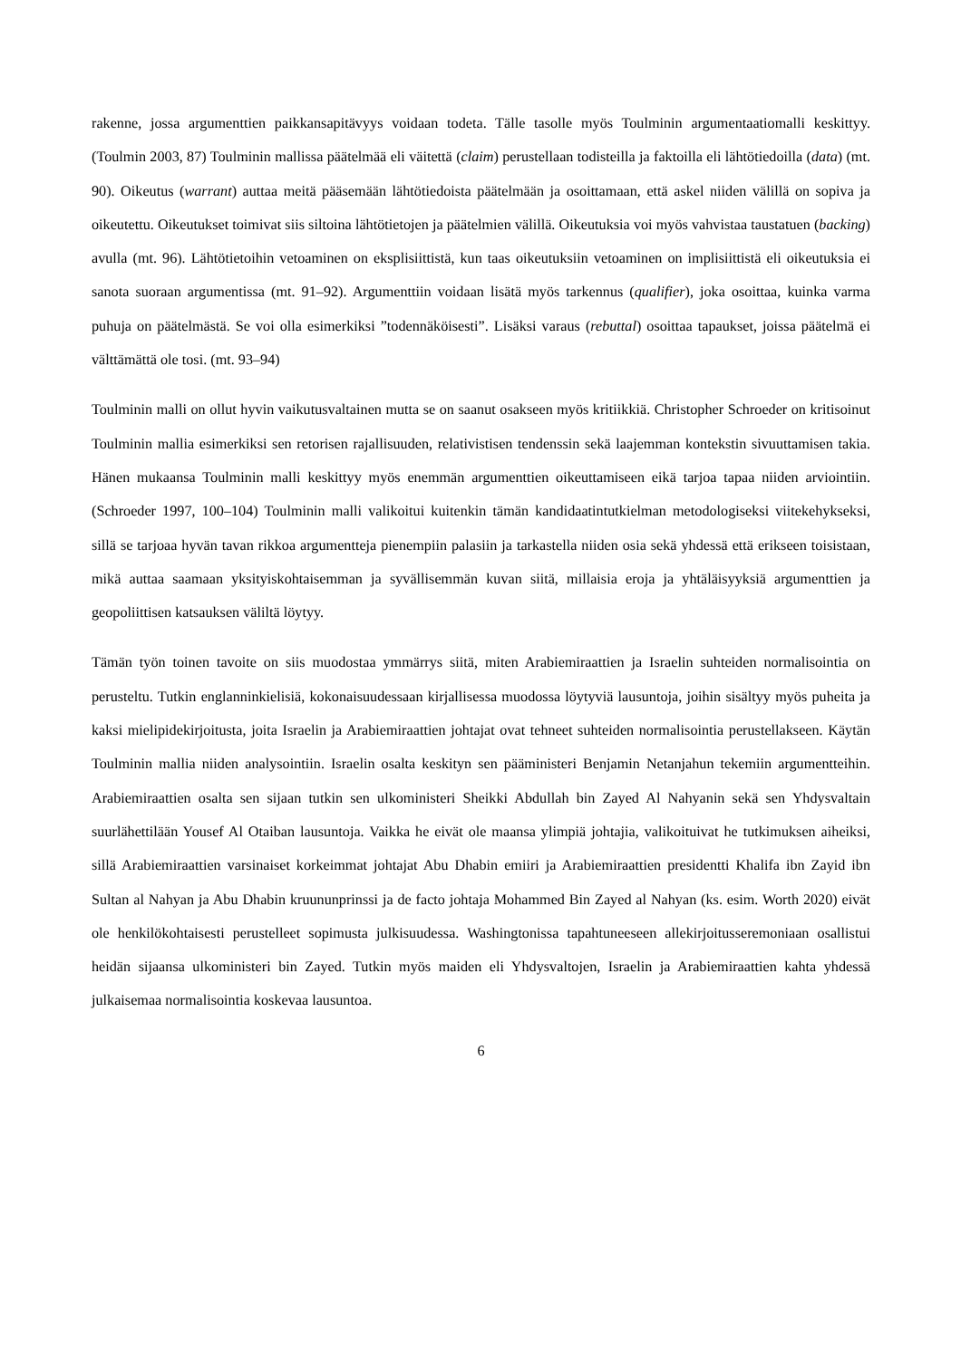rakenne, jossa argumenttien paikkansapitävyys voidaan todeta. Tälle tasolle myös Toulminin argumentaatiomalli keskittyy. (Toulmin 2003, 87) Toulminin mallissa päätelmää eli väitettä (claim) perustellaan todisteilla ja faktoilla eli lähtötiedoilla (data) (mt. 90). Oikeutus (warrant) auttaa meitä pääsemään lähtötiedoista päätelmään ja osoittamaan, että askel niiden välillä on sopiva ja oikeutettu. Oikeutukset toimivat siis siltoina lähtötietojen ja päätelmien välillä. Oikeutuksia voi myös vahvistaa taustatuen (backing) avulla (mt. 96). Lähtötietoihin vetoaminen on eksplisiittistä, kun taas oikeutuksiin vetoaminen on implisiittistä eli oikeutuksia ei sanota suoraan argumentissa (mt. 91–92). Argumenttiin voidaan lisätä myös tarkennus (qualifier), joka osoittaa, kuinka varma puhuja on päätelmästä. Se voi olla esimerkiksi ”todennäköisesti”. Lisäksi varaus (rebuttal) osoittaa tapaukset, joissa päätelmä ei välttämättä ole tosi. (mt. 93–94)
Toulminin malli on ollut hyvin vaikutusvaltainen mutta se on saanut osakseen myös kritiikkiä. Christopher Schroeder on kritisoinut Toulminin mallia esimerkiksi sen retorisen rajallisuuden, relativistisen tendenssin sekä laajemman kontekstin sivuuttamisen takia. Hänen mukaansa Toulminin malli keskittyy myös enemmän argumenttien oikeuttamiseen eikä tarjoa tapaa niiden arviointiin. (Schroeder 1997, 100–104) Toulminin malli valikoitui kuitenkin tämän kandidaatintutkielman metodologiseksi viitekehykseksi, sillä se tarjoaa hyvän tavan rikkoa argumentteja pienempiin palasiin ja tarkastella niiden osia sekä yhdessä että erikseen toisistaan, mikä auttaa saamaan yksityiskohtaisemman ja syvällisemmän kuvan siitä, millaisia eroja ja yhtäläisyyksiä argumenttien ja geopoliittisen katsauksen väliltä löytyy.
Tämän työn toinen tavoite on siis muodostaa ymmärrys siitä, miten Arabiemiraattien ja Israelin suhteiden normalisointia on perusteltu. Tutkin englanninkielisiä, kokonaisuudessaan kirjallisessa muodossa löytyviä lausuntoja, joihin sisältyy myös puheita ja kaksi mielipidekirjoitusta, joita Israelin ja Arabiemiraattien johtajat ovat tehneet suhteiden normalisointia perustellakseen. Käytän Toulminin mallia niiden analysointiin. Israelin osalta keskityn sen pääministeri Benjamin Netanjahun tekemiin argumentteihin. Arabiemiraattien osalta sen sijaan tutkin sen ulkoministeri Sheikki Abdullah bin Zayed Al Nahyanin sekä sen Yhdysvaltain suurlähettilään Yousef Al Otaiban lausuntoja. Vaikka he eivät ole maansa ylimpiä johtajia, valikoituivat he tutkimuksen aiheiksi, sillä Arabiemiraattien varsinaiset korkeimmat johtajat Abu Dhabin emiiri ja Arabiemiraattien presidentti Khalifa ibn Zayid ibn Sultan al Nahyan ja Abu Dhabin kruununprinssi ja de facto johtaja Mohammed Bin Zayed al Nahyan (ks. esim. Worth 2020) eivät ole henkilökohtaisesti perustelleet sopimusta julkisuudessa. Washingtonissa tapahtuneeseen allekirjoitusseremoniaan osallistui heidän sijaansa ulkoministeri bin Zayed. Tutkin myös maiden eli Yhdysvaltojen, Israelin ja Arabiemiraattien kahta yhdessä julkaisemaa normalisointia koskevaa lausuntoa.
6